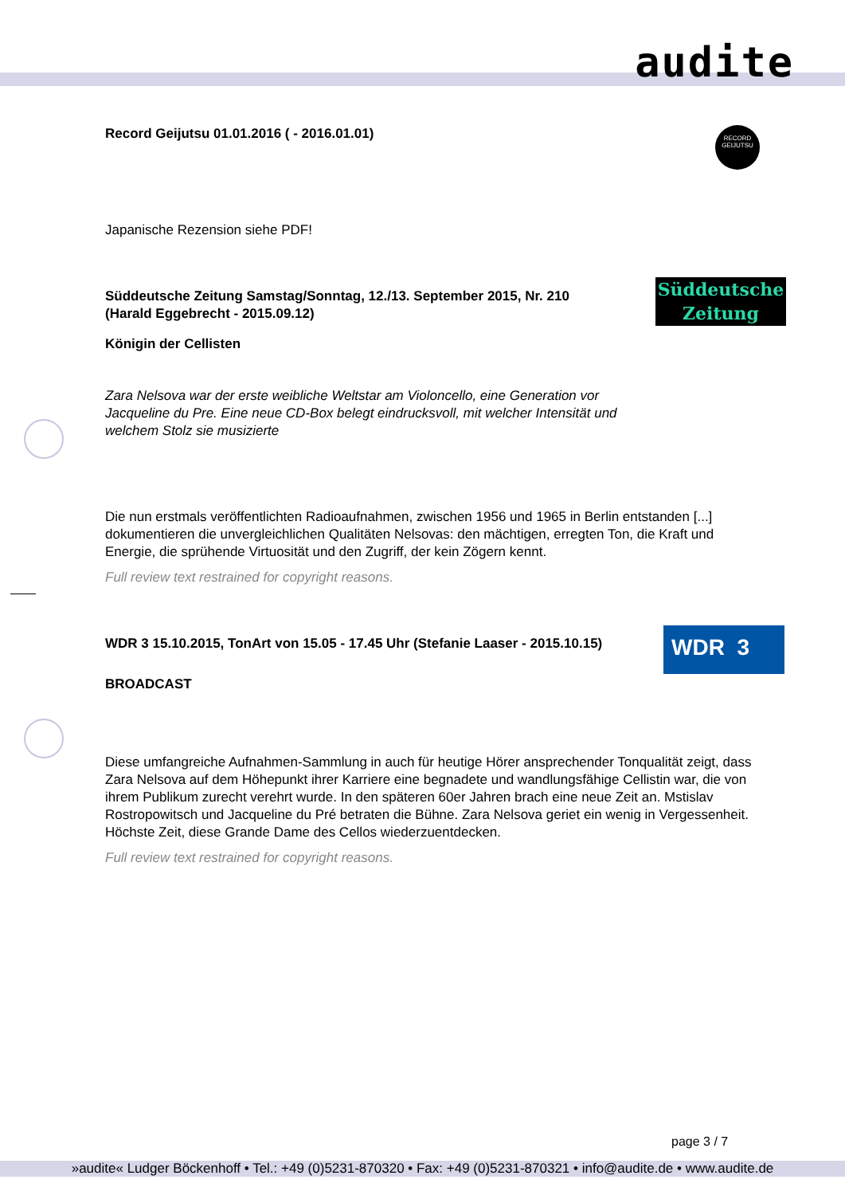audite
RECORD
GEIJUTSU
Record Geijutsu 01.01.2016 ( - 2016.01.01)
Japanische Rezension siehe PDF!
Süddeutsche
Zeitung
Süddeutsche Zeitung Samstag/Sonntag, 12./13. September 2015, Nr. 210
(Harald Eggebrecht - 2015.09.12)
Königin der Cellisten
Zara Nelsova war der erste weibliche Weltstar am Violoncello, eine Generation vor Jacqueline du Pre. Eine neue CD-Box belegt eindrucksvoll, mit welcher Intensität und welchem Stolz sie musizierte
Die nun erstmals veröffentlichten Radioaufnahmen, zwischen 1956 und 1965 in Berlin entstanden [...] dokumentieren die unvergleichlichen Qualitäten Nelsovas: den mächtigen, erregten Ton, die Kraft und Energie, die sprühende Virtuosität und den Zugriff, der kein Zögern kennt.
Full review text restrained for copyright reasons.
WDR 3
WDR 3 15.10.2015, TonArt von 15.05 - 17.45 Uhr (Stefanie Laaser - 2015.10.15)
BROADCAST
Diese umfangreiche Aufnahmen-Sammlung in auch für heutige Hörer ansprechender Tonqualität zeigt, dass Zara Nelsova auf dem Höhepunkt ihrer Karriere eine begnadete und wandlungsfähige Cellistin war, die von ihrem Publikum zurecht verehrt wurde. In den späteren 60er Jahren brach eine neue Zeit an. Mstislav Rostropowitsch und Jacqueline du Pré betraten die Bühne. Zara Nelsova geriet ein wenig in Vergessenheit. Höchste Zeit, diese Grande Dame des Cellos wiederzuentdecken.
Full review text restrained for copyright reasons.
page 3 / 7
»audite« Ludger Böckenhoff • Tel.: +49 (0)5231-870320 • Fax: +49 (0)5231-870321 • info@audite.de • www.audite.de